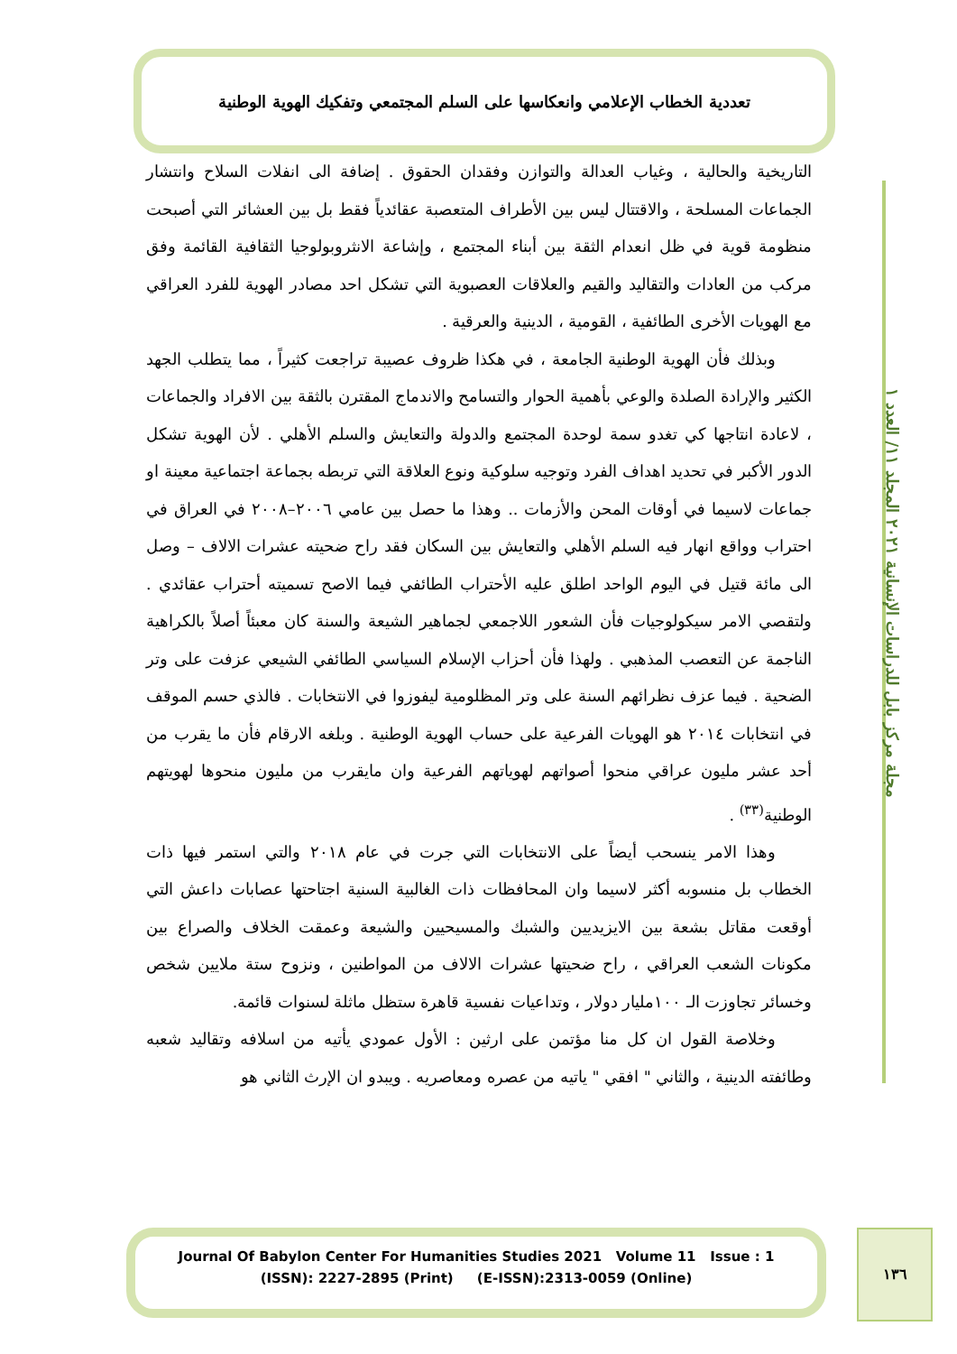تعددية الخطاب الإعلامي وانعكاسها على السلم المجتمعي وتفكيك الهوية الوطنية
مجلة مركز بابل للدراسات الإنسانية ٢٠٢١ المجلد ١١/ العدد ١
التاريخية والحالية ، وغياب العدالة والتوازن وفقدان الحقوق . إضافة الى انفلات السلاح وانتشار الجماعات المسلحة ، والاقتتال ليس بين الأطراف المتعصبة عقائدياً فقط بل بين العشائر التي أصبحت منظومة قوية في ظل انعدام الثقة بين أبناء المجتمع ، وإشاعة الانثروبولوجيا الثقافية القائمة وفق مركب من العادات والتقاليد والقيم والعلاقات العصبوية التي تشكل احد مصادر الهوية للفرد العراقي مع الهويات الأخرى الطائفية ، القومية ، الدينية والعرقية .
وبذلك فأن الهوية الوطنية الجامعة ، في هكذا ظروف عصيبة تراجعت كثيراً ، مما يتطلب الجهد الكثير والإرادة الصلدة والوعي بأهمية الحوار والتسامح والاندماج المقترن بالثقة بين الافراد والجماعات ، لاعادة انتاجها كي تغدو سمة لوحدة المجتمع والدولة والتعايش والسلم الأهلي . لأن الهوية تشكل الدور الأكبر في تحديد اهداف الفرد وتوجيه سلوكية ونوع العلاقة التي تربطه بجماعة اجتماعية معينة او جماعات لاسيما في أوقات المحن والأزمات .. وهذا ما حصل بين عامي ٢٠٠٦–٢٠٠٨ في العراق في احتراب وواقع انهار فيه السلم الأهلي والتعايش بين السكان فقد راح ضحيته عشرات الالاف – وصل الى مائة قتيل في اليوم الواحد اطلق عليه الأحتراب الطائفي فيما الاصح تسميته أحتراب عقائدي . ولتقصي الامر سيكولوجيات فأن الشعور اللاجمعي لجماهير الشيعة والسنة كان معبئاً أصلاً بالكراهية الناجمة عن التعصب المذهبي . ولهذا فأن أحزاب الإسلام السياسي الطائفي الشيعي عزفت على وتر الضحية . فيما عزف نظرائهم السنة على وتر المظلومية ليفوزوا في الانتخابات . فالذي حسم الموقف في انتخابات ٢٠١٤ هو الهويات الفرعية على حساب الهوية الوطنية . وبلغه الارقام فأن ما يقرب من أحد عشر مليون عراقي منحوا أصواتهم لهوياتهم الفرعية وان مايقرب من مليون منحوها لهويتهم الوطنية<sup>(٣٣)</sup> .
وهذا الامر ينسحب أيضاً على الانتخابات التي جرت في عام ٢٠١٨ والتي استمر فيها ذات الخطاب بل منسوبه أكثر لاسيما وان المحافظات ذات الغالبية السنية اجتاحتها عصابات داعش التي أوقعت مقاتل بشعة بين الايزيديين والشبك والمسيحيين والشيعة وعمقت الخلاف والصراع بين مكونات الشعب العراقي ، راح ضحيتها عشرات الالاف من المواطنين ، ونزوح ستة ملايين شخص وخسائر تجاوزت الـ ١٠٠مليار دولار ، وتداعيات نفسية قاهرة ستظل ماثلة لسنوات قائمة.
وخلاصة القول ان كل منا مؤتمن على ارثين : الأول عمودي يأتيه من اسلافه وتقاليد شعبه وطائفته الدينية ، والثاني " افقي " ياتيه من عصره ومعاصريه . ويبدو ان الإرث الثاني هو
Journal Of Babylon Center For Humanities Studies 2021 Volume 11 Issue : 1
(ISSN): 2227-2895 (Print) (E-ISSN):2313-0059 (Online)
١٣٦